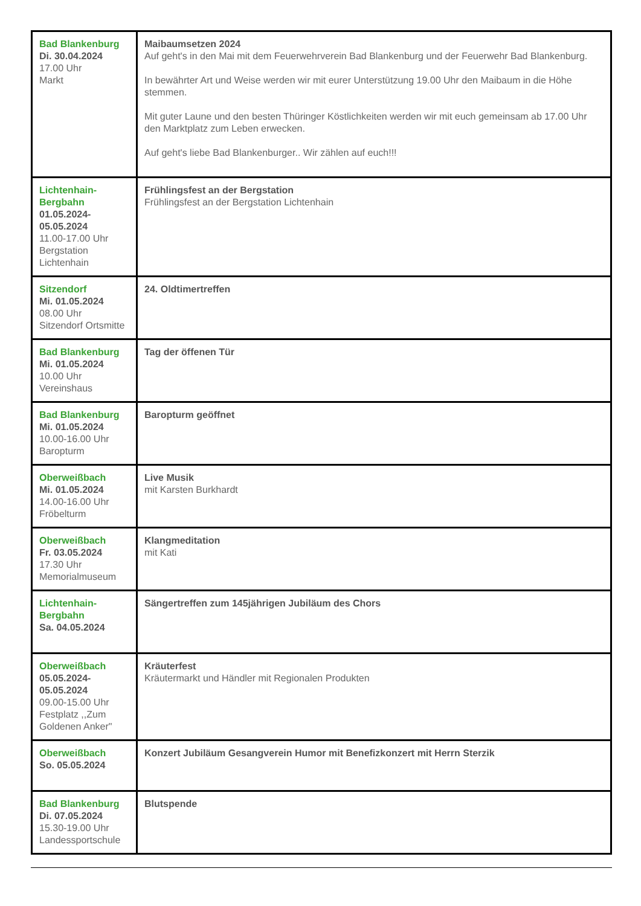| Bad Blankenburg Di. 30.04.2024 17.00 Uhr Markt | Maibaumsetzen 2024 Auf geht's in den Mai mit dem Feuerwehrverein Bad Blankenburg und der Feuerwehr Bad Blankenburg. In bewährter Art und Weise werden wir mit eurer Unterstützung 19.00 Uhr den Maibaum in die Höhe stemmen. Mit guter Laune und den besten Thüringer Köstlichkeiten werden wir mit euch gemeinsam ab 17.00 Uhr den Marktplatz zum Leben erwecken. Auf geht's liebe Bad Blankenburger.. Wir zählen auf euch!!! |
| Lichtenhain-Bergbahn 01.05.2024-05.05.2024 11.00-17.00 Uhr Bergstation Lichtenhain | Frühlingsfest an der Bergstation Frühlingsfest an der Bergstation Lichtenhain |
| Sitzendorf Mi. 01.05.2024 08.00 Uhr Sitzendorf Ortsmitte | 24. Oldtimertreffen |
| Bad Blankenburg Mi. 01.05.2024 10.00 Uhr Vereinshaus | Tag der öffenen Tür |
| Bad Blankenburg Mi. 01.05.2024 10.00-16.00 Uhr Baropturm | Baropturm geöffnet |
| Oberweißbach Mi. 01.05.2024 14.00-16.00 Uhr Fröbelturm | Live Musik mit Karsten Burkhardt |
| Oberweißbach Fr. 03.05.2024 17.30 Uhr Memorialmuseum | Klangmeditation mit Kati |
| Lichtenhain-Bergbahn Sa. 04.05.2024 | Sängertreffen zum 145jährigen Jubiläum des Chors |
| Oberweißbach 05.05.2024-05.05.2024 09.00-15.00 Uhr Festplatz ,,Zum Goldenen Anker" | Kräuterfest Kräutermarkt und Händler mit Regionalen Produkten |
| Oberweißbach So. 05.05.2024 | Konzert Jubiläum Gesangverein Humor mit Benefizkonzert mit Herrn Sterzik |
| Bad Blankenburg Di. 07.05.2024 15.30-19.00 Uhr Landessportschule | Blutspende |